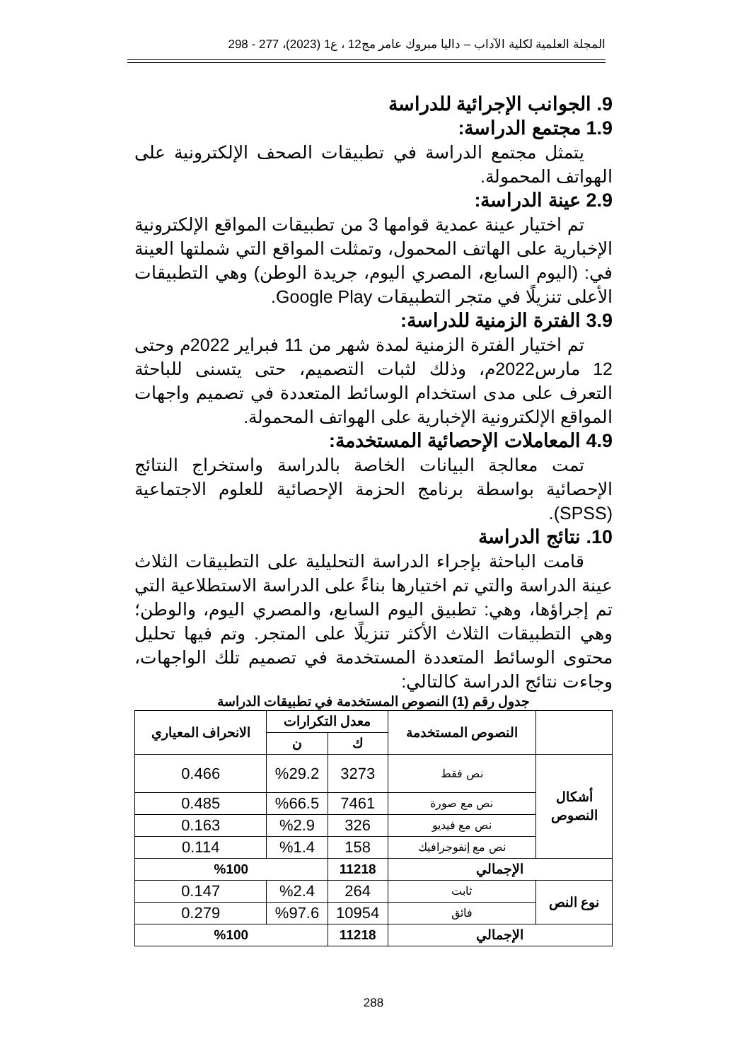المجلة العلمية لكلية الآداب – داليا مبروك عامر مج12 ، ع1 (2023)، 277 - 298
9. الجوانب الإجرائية للدراسة
1.9 مجتمع الدراسة:
يتمثل مجتمع الدراسة في تطبيقات الصحف الإلكترونية على الهواتف المحمولة.
2.9 عينة الدراسة:
تم اختيار عينة عمدية قوامها 3 من تطبيقات المواقع الإلكترونية الإخبارية على الهاتف المحمول، وتمثلت المواقع التي شملتها العينة في: (اليوم السابع، المصري اليوم، جريدة الوطن) وهي التطبيقات الأعلى تنزيلًا في متجر التطبيقات Google Play.
3.9 الفترة الزمنية للدراسة:
تم اختيار الفترة الزمنية لمدة شهر من 11 فبراير 2022م وحتى 12 مارس2022م، وذلك لثبات التصميم، حتى يتسنى للباحثة التعرف على مدى استخدام الوسائط المتعددة في تصميم واجهات المواقع الإلكترونية الإخبارية على الهواتف المحمولة.
4.9 المعاملات الإحصائية المستخدمة:
تمت معالجة البيانات الخاصة بالدراسة واستخراج النتائج الإحصائية بواسطة برنامج الحزمة الإحصائية للعلوم الاجتماعية (SPSS).
10. نتائج الدراسة
قامت الباحثة بإجراء الدراسة التحليلية على التطبيقات الثلاث عينة الدراسة والتي تم اختيارها بناءً على الدراسة الاستطلاعية التي تم إجراؤها، وهي: تطبيق اليوم السابع، والمصري اليوم، والوطن؛ وهي التطبيقات الثلاث الأكثر تنزيلًا على المتجر. وتم فيها تحليل محتوى الوسائط المتعددة المستخدمة في تصميم تلك الواجهات، وجاءت نتائج الدراسة كالتالي:
جدول رقم (1) النصوص المستخدمة في تطبيقات الدراسة
| | النصوص المستخدمة | معدل التكرارات | | الانحراف المعياري |
| --- | --- | --- | --- | --- |
| | | ك | ن | |
| أشكال النصوص | نص فقط | 3273 | %29.2 | 0.466 |
| | نص مع صورة | 7461 | %66.5 | 0.485 |
| | نص مع فيديو | 326 | %2.9 | 0.163 |
| | نص مع إنفوجرافيك | 158 | %1.4 | 0.114 |
| الإجمالي | | 11218 | %100 | |
| نوع النص | ثابت | 264 | %2.4 | 0.147 |
| | فائق | 10954 | %97.6 | 0.279 |
| الإجمالي | | 11218 | %100 | |
288